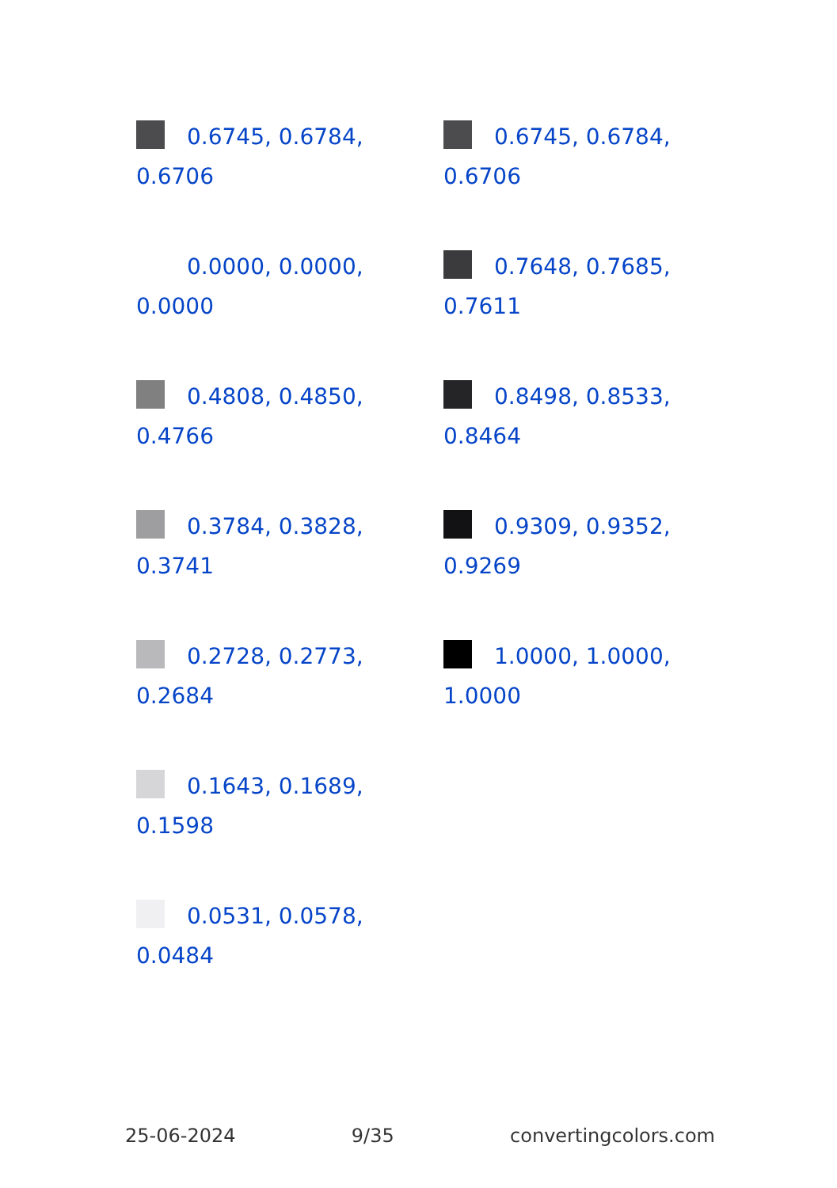0.6745, 0.6784, 0.6706
0.6745, 0.6784, 0.6706
0.0000, 0.0000, 0.0000
0.7648, 0.7685, 0.7611
0.4808, 0.4850, 0.4766
0.8498, 0.8533, 0.8464
0.3784, 0.3828, 0.3741
0.9309, 0.9352, 0.9269
0.2728, 0.2773, 0.2684
1.0000, 1.0000, 1.0000
0.1643, 0.1689, 0.1598
0.0531, 0.0578, 0.0484
25-06-2024 9/35 convertingcolors.com